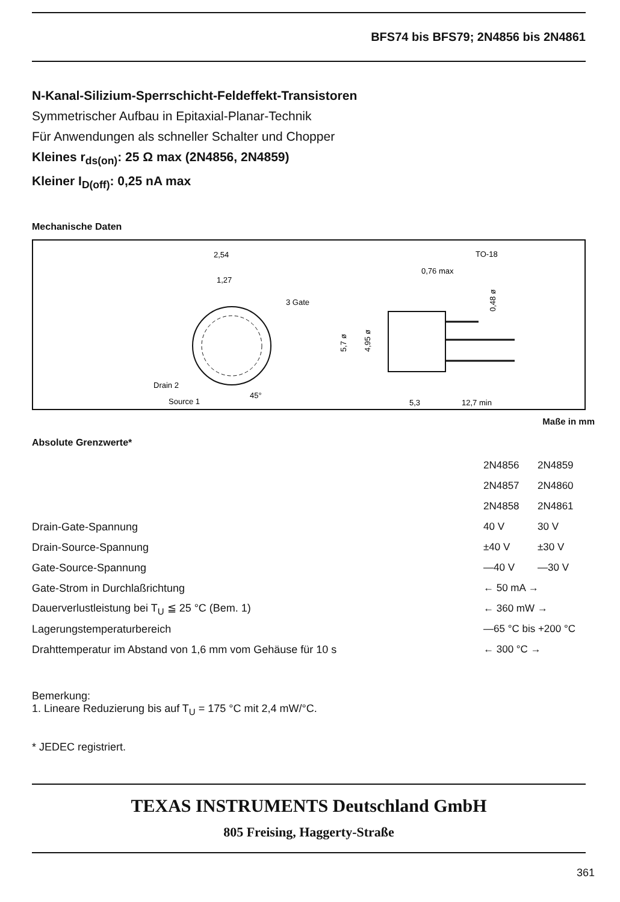BFS74 bis BFS79; 2N4856 bis 2N4861
N-Kanal-Silizium-Sperrschicht-Feldeffekt-Transistoren
Symmetrischer Aufbau in Epitaxial-Planar-Technik
Für Anwendungen als schneller Schalter und Chopper
Kleines r<sub>ds(on)</sub>: 25 Ω max (2N4856, 2N4859)
Kleiner I<sub>D(off)</sub>: 0,25 nA max
Mechanische Daten
2,54
1,27
3 Gate
Drain 2
Source 1
45°
TO-18
0,76 max
5,7 ø
4,95 ø
0,48 ø
5,3
12,7 min
Maße in mm
Absolute Grenzwerte*
| | 2N4856 | 2N4859 |
| | 2N4857 | 2N4860 |
| | 2N4858 | 2N4861 |
| Drain-Gate-Spannung | 40 V | 30 V |
| Drain-Source-Spannung | ±40 V | ±30 V |
| Gate-Source-Spannung | —40 V | —30 V |
| Gate-Strom in Durchlaßrichtung | ← 50 mA → | |
| Dauerverlustleistung bei T<sub>U</sub> ≦ 25 °C (Bem. 1) | ← 360 mW → | |
| Lagerungstemperaturbereich | —65 °C bis +200 °C | |
| Drahttemperatur im Abstand von 1,6 mm vom Gehäuse für 10 s | ← 300 °C → | |
Bemerkung:
1. Lineare Reduzierung bis auf T<sub>U</sub> = 175 °C mit 2,4 mW/°C.
* JEDEC registriert.
TEXAS INSTRUMENTS Deutschland GmbH
805 Freising, Haggerty-Straße
361